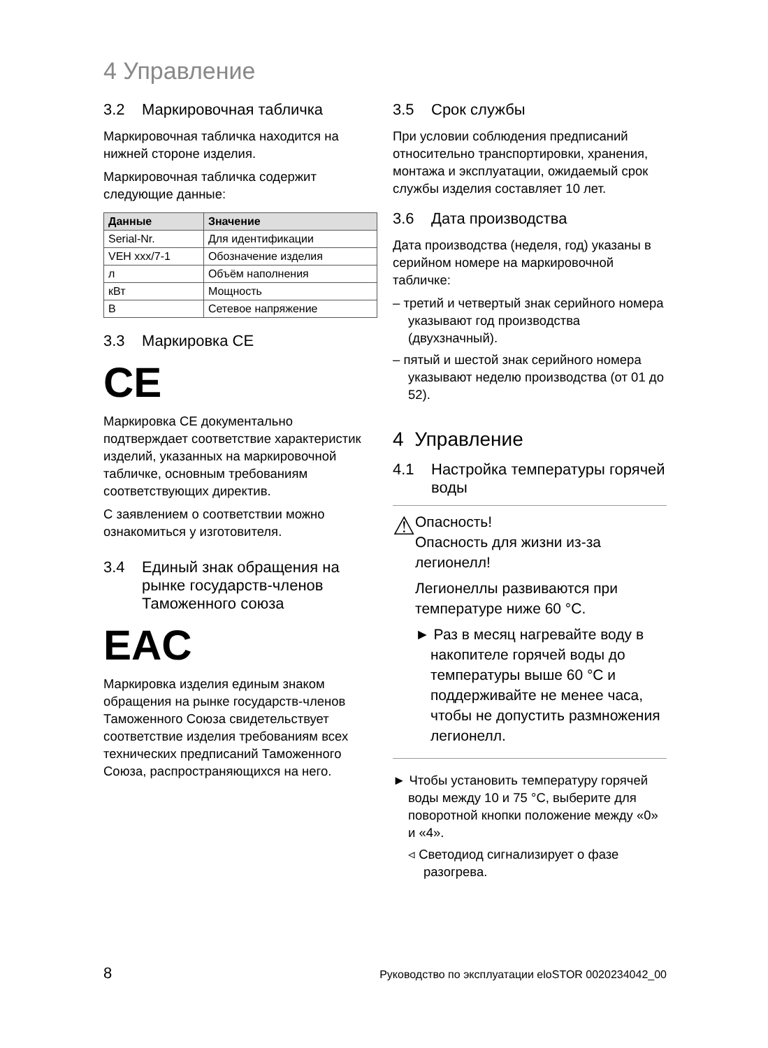4 Управление
3.2 Маркировочная табличка
Маркировочная табличка находится на нижней стороне изделия.
Маркировочная табличка содержит следующие данные:
| Данные | Значение |
| --- | --- |
| Serial-Nr. | Для идентификации |
| VEH xxx/7-1 | Обозначение изделия |
| л | Объём наполнения |
| кВт | Мощность |
| В | Сетевое напряжение |
3.3 Маркировка CE
CE
Маркировка CE документально подтверждает соответствие характеристик изделий, указанных на маркировочной табличке, основным требованиям соответствующих директив.
С заявлением о соответствии можно ознакомиться у изготовителя.
3.4 Единый знак обращения на рынке государств-членов Таможенного союза
EAC
Маркировка изделия единым знаком обращения на рынке государств-членов Таможенного Союза свидетельствует соответствие изделия требованиям всех технических предписаний Таможенного Союза, распространяющихся на него.
3.5 Срок службы
При условии соблюдения предписаний относительно транспортировки, хранения, монтажа и эксплуатации, ожидаемый срок службы изделия составляет 10 лет.
3.6 Дата производства
Дата производства (неделя, год) указаны в серийном номере на маркировочной табличке:
– третий и четвертый знак серийного номера указывают год производства (двухзначный).
– пятый и шестой знак серийного номера указывают неделю производства (от 01 до 52).
4 Управление
4.1 Настройка температуры горячей воды
⚠
Опасность!
Опасность для жизни из-за легионелл!
Легионеллы развиваются при температуре ниже 60 °C.
► Раз в месяц нагревайте воду в накопителе горячей воды до температуры выше 60 °C и поддерживайте не менее часа, чтобы не допустить размножения легионелл.
► Чтобы установить температуру горячей воды между 10 и 75 °C, выберите для поворотной кнопки положение между «0» и «4».
◃ Светодиод сигнализирует о фазе разогрева.
8 Руководство по эксплуатации eloSTOR 0020234042_00